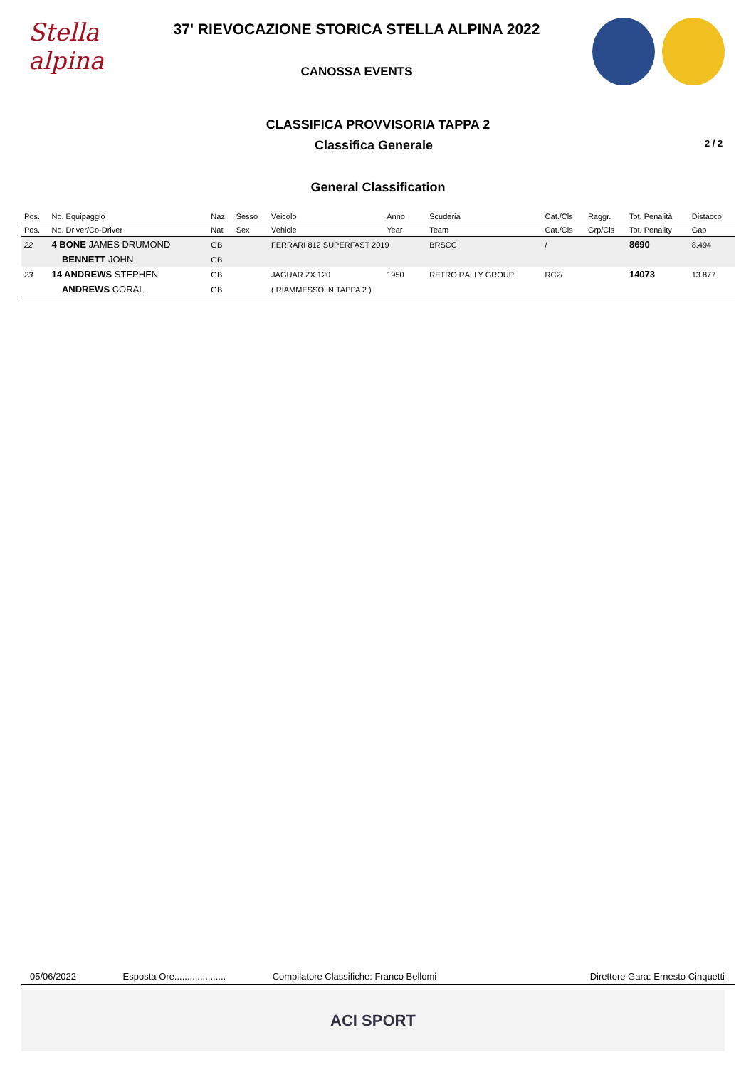Stella alpina
37' RIEVOCAZIONE STORICA STELLA ALPINA 2022
CANOSSA EVENTS
CLASSIFICA PROVVISORIA TAPPA 2
Classifica Generale
2 / 2
General Classification
| Pos. | No. Equipaggio | Naz | Sesso | Veicolo | Anno | Scuderia | Cat./Cls | Raggr. | Tot. Penalità | Distacco |
| --- | --- | --- | --- | --- | --- | --- | --- | --- | --- | --- |
| Pos. | No. Driver/Co-Driver | Nat | Sex | Vehicle | Year | Team | Cat./Cls | Grp/Cls | Tot. Penality | Gap |
| 22 | 4 BONE JAMES DRUMOND | GB | | FERRARI 812 SUPERFAST 2019 | | BRSCC | / | | 8690 | 8.494 |
| | BENNETT JOHN | GB | | | | | | | | |
| 23 | 14 ANDREWS STEPHEN | GB | | JAGUAR ZX 120 | 1950 | RETRO RALLY GROUP | RC2/ | | 14073 | 13.877 |
| | ANDREWS CORAL | GB | | ( RIAMMESSO IN TAPPA 2 ) | | | | | | |
05/06/2022 Esposta Ore.................... Compilatore Classifiche: Franco Bellomi Direttore Gara: Ernesto Cinquetti
ACI SPORT